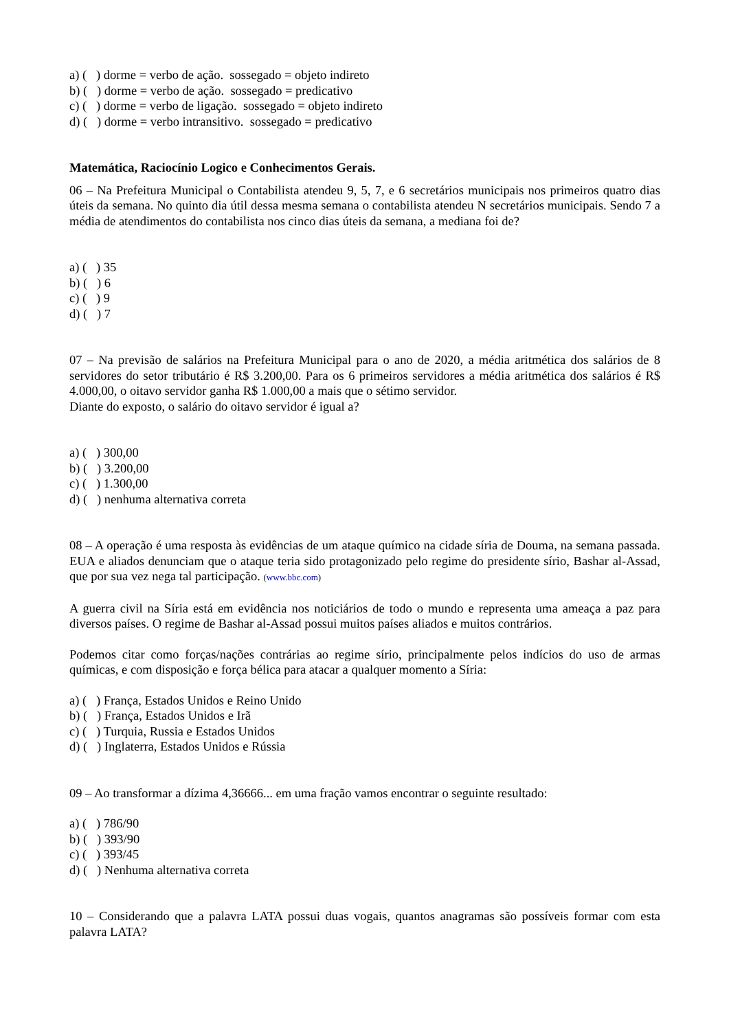a) ( ) dorme = verbo de ação. sossegado = objeto indireto
b) ( ) dorme = verbo de ação. sossegado = predicativo
c) ( ) dorme = verbo de ligação. sossegado = objeto indireto
d) ( ) dorme = verbo intransitivo. sossegado = predicativo
Matemática, Raciocínio Logico e Conhecimentos Gerais.
06 – Na Prefeitura Municipal o Contabilista atendeu 9, 5, 7, e 6 secretários municipais nos primeiros quatro dias úteis da semana. No quinto dia útil dessa mesma semana o contabilista atendeu N secretários municipais. Sendo 7 a média de atendimentos do contabilista nos cinco dias úteis da semana, a mediana foi de?
a) ( ) 35
b) ( ) 6
c) ( ) 9
d) ( ) 7
07 – Na previsão de salários na Prefeitura Municipal para o ano de 2020, a média aritmética dos salários de 8 servidores do setor tributário é R$ 3.200,00. Para os 6 primeiros servidores a média aritmética dos salários é R$ 4.000,00, o oitavo servidor ganha R$ 1.000,00 a mais que o sétimo servidor.
Diante do exposto, o salário do oitavo servidor é igual a?
a) ( ) 300,00
b) ( ) 3.200,00
c) ( ) 1.300,00
d) ( ) nenhuma alternativa correta
08 – A operação é uma resposta às evidências de um ataque químico na cidade síria de Douma, na semana passada. EUA e aliados denunciam que o ataque teria sido protagonizado pelo regime do presidente sírio, Bashar al-Assad, que por sua vez nega tal participação. (www.bbc.com)
A guerra civil na Síria está em evidência nos noticiários de todo o mundo e representa uma ameaça a paz para diversos países. O regime de Bashar al-Assad possui muitos países aliados e muitos contrários.
Podemos citar como forças/nações contrárias ao regime sírio, principalmente pelos indícios do uso de armas químicas, e com disposição e força bélica para atacar a qualquer momento a Síria:
a) ( ) França, Estados Unidos e Reino Unido
b) ( ) França, Estados Unidos e Irã
c) ( ) Turquia, Russia e Estados Unidos
d) ( ) Inglaterra, Estados Unidos e Rússia
09 – Ao transformar a dízima 4,36666... em uma fração vamos encontrar o seguinte resultado:
a) ( ) 786/90
b) ( ) 393/90
c) ( ) 393/45
d) ( ) Nenhuma alternativa correta
10 – Considerando que a palavra LATA possui duas vogais, quantos anagramas são possíveis formar com esta palavra LATA?